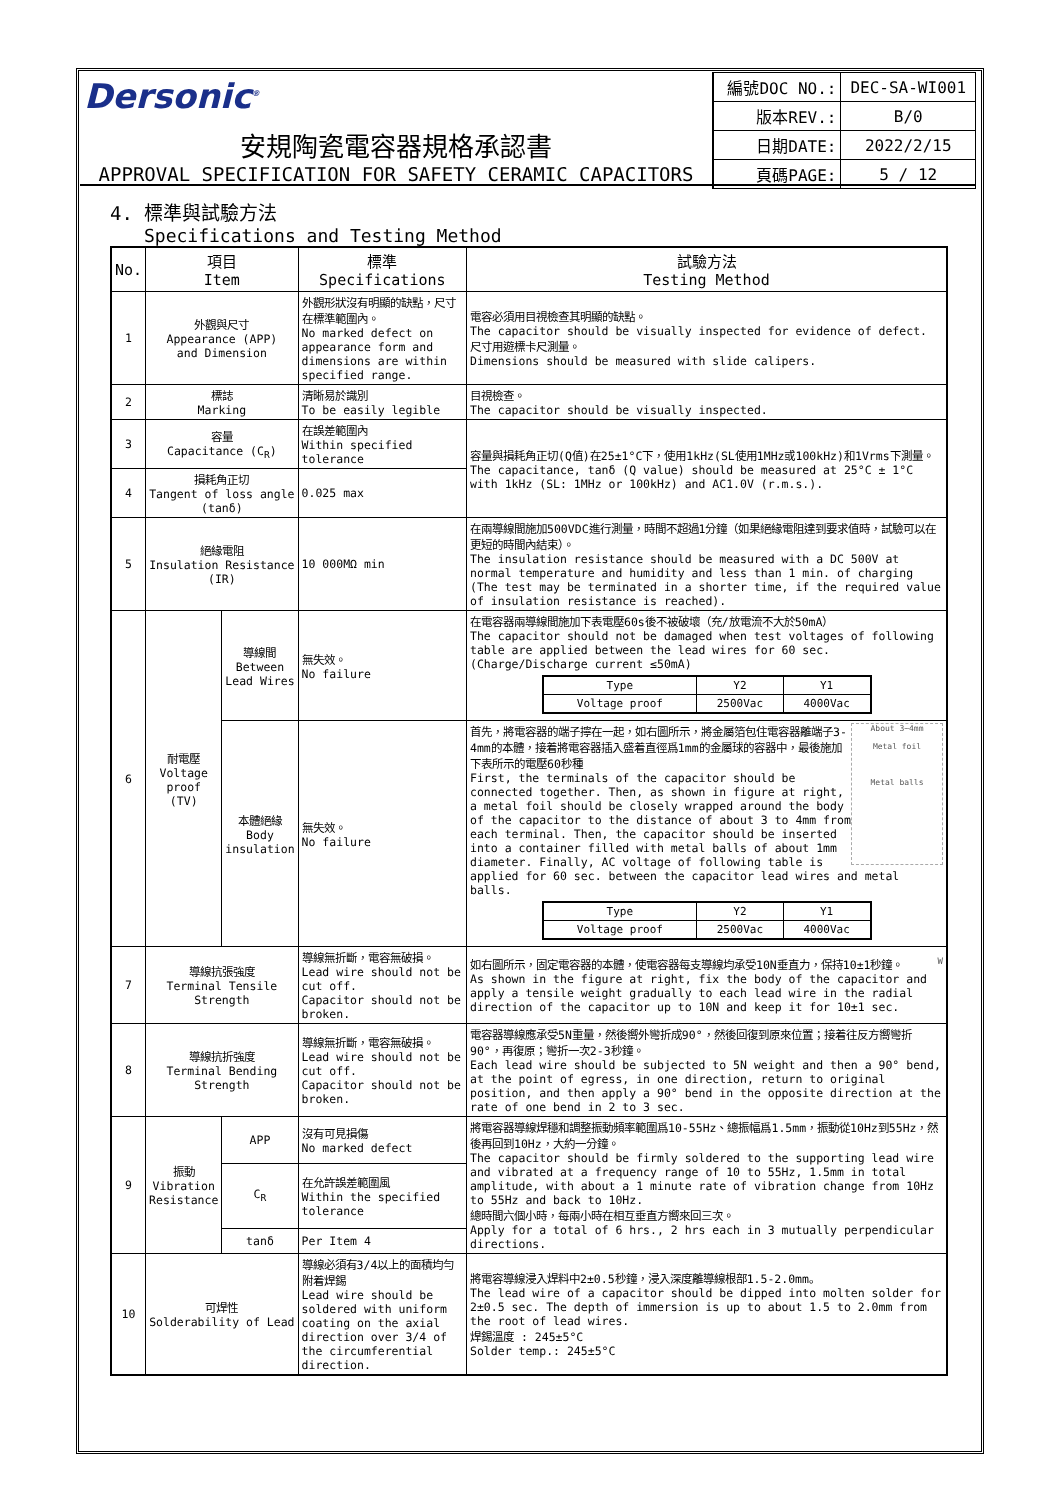Dersonic<sup>®</sup>
安規陶瓷電容器規格承認書
APPROVAL SPECIFICATION FOR SAFETY CERAMIC CAPACITORS
| 編號DOC NO.: | DEC-SA-WI001 |
| 版本REV.: | B/0 |
| 日期DATE: | 2022/2/15 |
| 頁碼PAGE: | 5 / 12 |
4. 標準與試驗方法
Specifications and Testing Method
| No. | 項目 Item | | 標準 Specifications | 試驗方法 Testing Method |
| --- | --- | --- | --- | --- |
| 1 | 外觀與尺寸 Appearance (APP) and Dimension | | 外觀形狀沒有明顯的缺點，尺寸在標準範圍內。 No marked defect on appearance form and dimensions are within specified range. | 電容必須用目視檢查其明顯的缺點。 The capacitor should be visually inspected for evidence of defect. 尺寸用遊標卡尺測量。 Dimensions should be measured with slide calipers. |
| 2 | 標誌 Marking | | 清晰易於識別 To be easily legible | 目視檢查。 The capacitor should be visually inspected. |
| 3 | 容量 Capacitance (C<sub>R</sub>) | | 在誤差範圍內 Within specified tolerance | 容量與損耗角正切(Q值)在25±1°C下，使用1kHz(SL使用1MHz或100kHz)和1Vrms下測量。 The capacitance, tanδ (Q value) should be measured at 25°C ± 1°C with 1kHz (SL: 1MHz or 100kHz) and AC1.0V (r.m.s.). |
| 4 | 損耗角正切 Tangent of loss angle (tanδ) | | 0.025 max | |
| 5 | 絕緣電阻 Insulation Resistance (IR) | | 10 000MΩ min | 在兩導線間施加500VDC進行測量，時間不超過1分鐘（如果絕緣電阻達到要求值時，試驗可以在更短的時間內結束）。 The insulation resistance should be measured with a DC 500V at normal temperature and humidity and less than 1 min. of charging (The test may be terminated in a shorter time, if the required value of insulation resistance is reached). |
| 6 | 耐電壓 Voltage proof (TV) | 導線間 Between Lead Wires | 無失效。 No failure | 在電容器兩導線間施加下表電壓60s後不被破壞（充/放電流不大於50mA） The capacitor should not be damaged when test voltages of following table are applied between the lead wires for 60 sec. (Charge/Discharge current ≤50mA) / Type / Y2 / Y1 / / Voltage proof / 2500Vac / 4000Vac / |
| | | 本體絕緣 Body insulation | 無失效。 No failure | About 3~4mm Metal foil Metal balls 首先，將電容器的端子擰在一起，如右圖所示，將金屬箔包住電容器離端子3-4mm的本體，接着將電容器插入盛着直徑爲1mm的金屬球的容器中，最後施加下表所示的電壓60秒種 First, the terminals of the capacitor should be connected together. Then, as shown in figure at right, a metal foil should be closely wrapped around the body of the capacitor to the distance of about 3 to 4mm from each terminal. Then, the capacitor should be inserted into a container filled with metal balls of about 1mm diameter. Finally, AC voltage of following table is applied for 60 sec. between the capacitor lead wires and metal balls. / Type / Y2 / Y1 / / Voltage proof / 2500Vac / 4000Vac / |
| 7 | 導線抗張強度 Terminal Tensile Strength | | 導線無折斷，電容無破損。 Lead wire should not be cut off. Capacitor should not be broken. | W 如右圖所示，固定電容器的本體，使電容器每支導線均承受10N垂直力，保持10±1秒鐘。 As shown in the figure at right, fix the body of the capacitor and apply a tensile weight gradually to each lead wire in the radial direction of the capacitor up to 10N and keep it for 10±1 sec. |
| 8 | 導線抗折強度 Terminal Bending Strength | | 導線無折斷，電容無破損。 Lead wire should not be cut off. Capacitor should not be broken. | 電容器導線應承受5N重量，然後嚮外彎折成90°，然後回復到原來位置；接着往反方嚮彎折90°，再復原；彎折一次2-3秒鐘。 Each lead wire should be subjected to 5N weight and then a 90° bend, at the point of egress, in one direction, return to original position, and then apply a 90° bend in the opposite direction at the rate of one bend in 2 to 3 sec. |
| 9 | 振動 Vibration Resistance | APP | 沒有可見損傷 No marked defect | 將電容器導線焊穩和調整振動頻率範圍爲10-55Hz、總振幅爲1.5mm，振動從10Hz到55Hz，然後再回到10Hz，大約一分鐘。 The capacitor should be firmly soldered to the supporting lead wire and vibrated at a frequency range of 10 to 55Hz, 1.5mm in total amplitude, with about a 1 minute rate of vibration change from 10Hz to 55Hz and back to 10Hz. 總時間六個小時，每兩小時在相互垂直方嚮來回三次。 Apply for a total of 6 hrs., 2 hrs each in 3 mutually perpendicular directions. |
| | | C<sub>R</sub> | 在允許誤差範圍風 Within the specified tolerance | |
| | | tanδ | Per Item 4 | |
| 10 | 可焊性 Solderability of Lead | | 導線必須有3/4以上的面積均勻附着焊錫 Lead wire should be soldered with uniform coating on the axial direction over 3/4 of the circumferential direction. | 將電容導線浸入焊料中2±0.5秒鐘，浸入深度離導線根部1.5-2.0mm。 The lead wire of a capacitor should be dipped into molten solder for 2±0.5 sec. The depth of immersion is up to about 1.5 to 2.0mm from the root of lead wires. 焊錫溫度 : 245±5°C Solder temp.: 245±5°C |